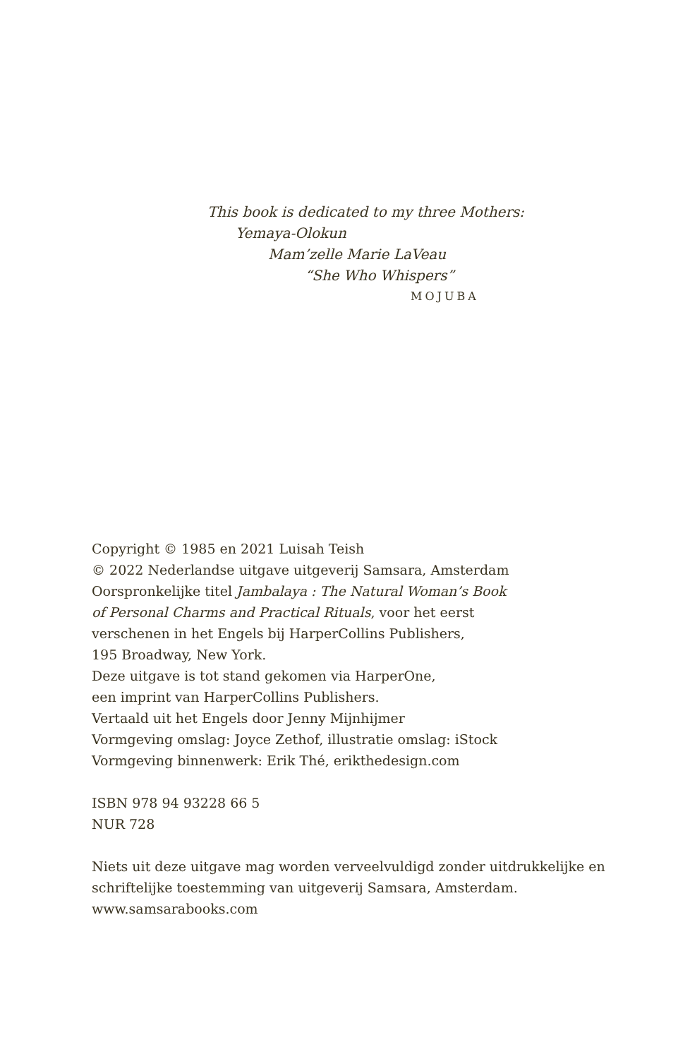This book is dedicated to my three Mothers:
Yemaya-Olokun
Mam’zelle Marie LaVeau
“She Who Whispers”
MOJUBA
Copyright © 1985 en 2021 Luisah Teish
© 2022 Nederlandse uitgave uitgeverij Samsara, Amsterdam
Oorspronkelijke titel Jambalaya : The Natural Woman’s Book
of Personal Charms and Practical Rituals, voor het eerst
verschenen in het Engels bij HarperCollins Publishers,
195 Broadway, New York.
Deze uitgave is tot stand gekomen via HarperOne,
een imprint van HarperCollins Publishers.
Vertaald uit het Engels door Jenny Mijnhijmer
Vormgeving omslag: Joyce Zethof, illustratie omslag: iStock
Vormgeving binnenwerk: Erik Thé, erikthedesign.com
ISBN 978 94 93228 66 5
NUR 728
Niets uit deze uitgave mag worden verveelvuldigd zonder uitdrukkelijke en
schriftelijke toestemming van uitgeverij Samsara, Amsterdam.
www.samsarabooks.com